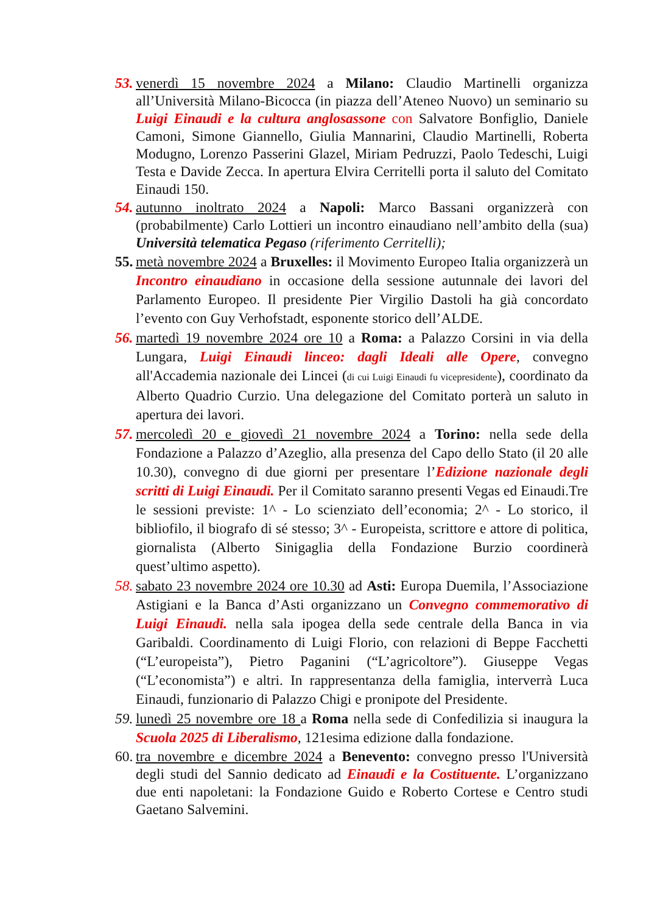53. venerdì 15 novembre 2024 a Milano: Claudio Martinelli organizza all’Università Milano-Bicocca (in piazza dell’Ateneo Nuovo) un seminario su Luigi Einaudi e la cultura anglosassone con Salvatore Bonfiglio, Daniele Camoni, Simone Giannello, Giulia Mannarini, Claudio Martinelli, Roberta Modugno, Lorenzo Passerini Glazel, Miriam Pedruzzi, Paolo Tedeschi, Luigi Testa e Davide Zecca. In apertura Elvira Cerritelli porta il saluto del Comitato Einaudi 150.
54. autunno inoltrato 2024 a Napoli: Marco Bassani organizzerà con (probabilmente) Carlo Lottieri un incontro einaudiano nell’ambito della (sua) Università telematica Pegaso (riferimento Cerritelli);
55. metà novembre 2024 a Bruxelles: il Movimento Europeo Italia organizzerà un Incontro einaudiano in occasione della sessione autunnale dei lavori del Parlamento Europeo. Il presidente Pier Virgilio Dastoli ha già concordato l’evento con Guy Verhofstadt, esponente storico dell’ALDE.
56. martedì 19 novembre 2024 ore 10 a Roma: a Palazzo Corsini in via della Lungara, Luigi Einaudi linceo: dagli Ideali alle Opere, convegno all'Accademia nazionale dei Lincei (di cui Luigi Einaudi fu vicepresidente), coordinato da Alberto Quadrio Curzio. Una delegazione del Comitato porterà un saluto in apertura dei lavori.
57. mercoledì 20 e giovedì 21 novembre 2024 a Torino: nella sede della Fondazione a Palazzo d’Azeglio, alla presenza del Capo dello Stato (il 20 alle 10.30), convegno di due giorni per presentare l’Edizione nazionale degli scritti di Luigi Einaudi. Per il Comitato saranno presenti Vegas ed Einaudi.Tre le sessioni previste: 1^ - Lo scienziato dell’economia; 2^ - Lo storico, il bibliofilo, il biografo di sé stesso; 3^ - Europeista, scrittore e attore di politica, giornalista (Alberto Sinigaglia della Fondazione Burzio coordinerà quest’ultimo aspetto).
58. sabato 23 novembre 2024 ore 10.30 ad Asti: Europa Duemila, l’Associazione Astigiani e la Banca d’Asti organizzano un Convegno commemorativo di Luigi Einaudi. nella sala ipogea della sede centrale della Banca in via Garibaldi. Coordinamento di Luigi Florio, con relazioni di Beppe Facchetti (“L’europeista”), Pietro Paganini (“L’agricoltore”). Giuseppe Vegas (“L’economista”) e altri. In rappresentanza della famiglia, interverrà Luca Einaudi, funzionario di Palazzo Chigi e pronipote del Presidente.
59. lunedì 25 novembre ore 18 a Roma nella sede di Confedilizia si inaugura la Scuola 2025 di Liberalismo, 121esima edizione dalla fondazione.
60. tra novembre e dicembre 2024 a Benevento: convegno presso l'Università degli studi del Sannio dedicato ad Einaudi e la Costituente. L’organizzano due enti napoletani: la Fondazione Guido e Roberto Cortese e Centro studi Gaetano Salvemini.